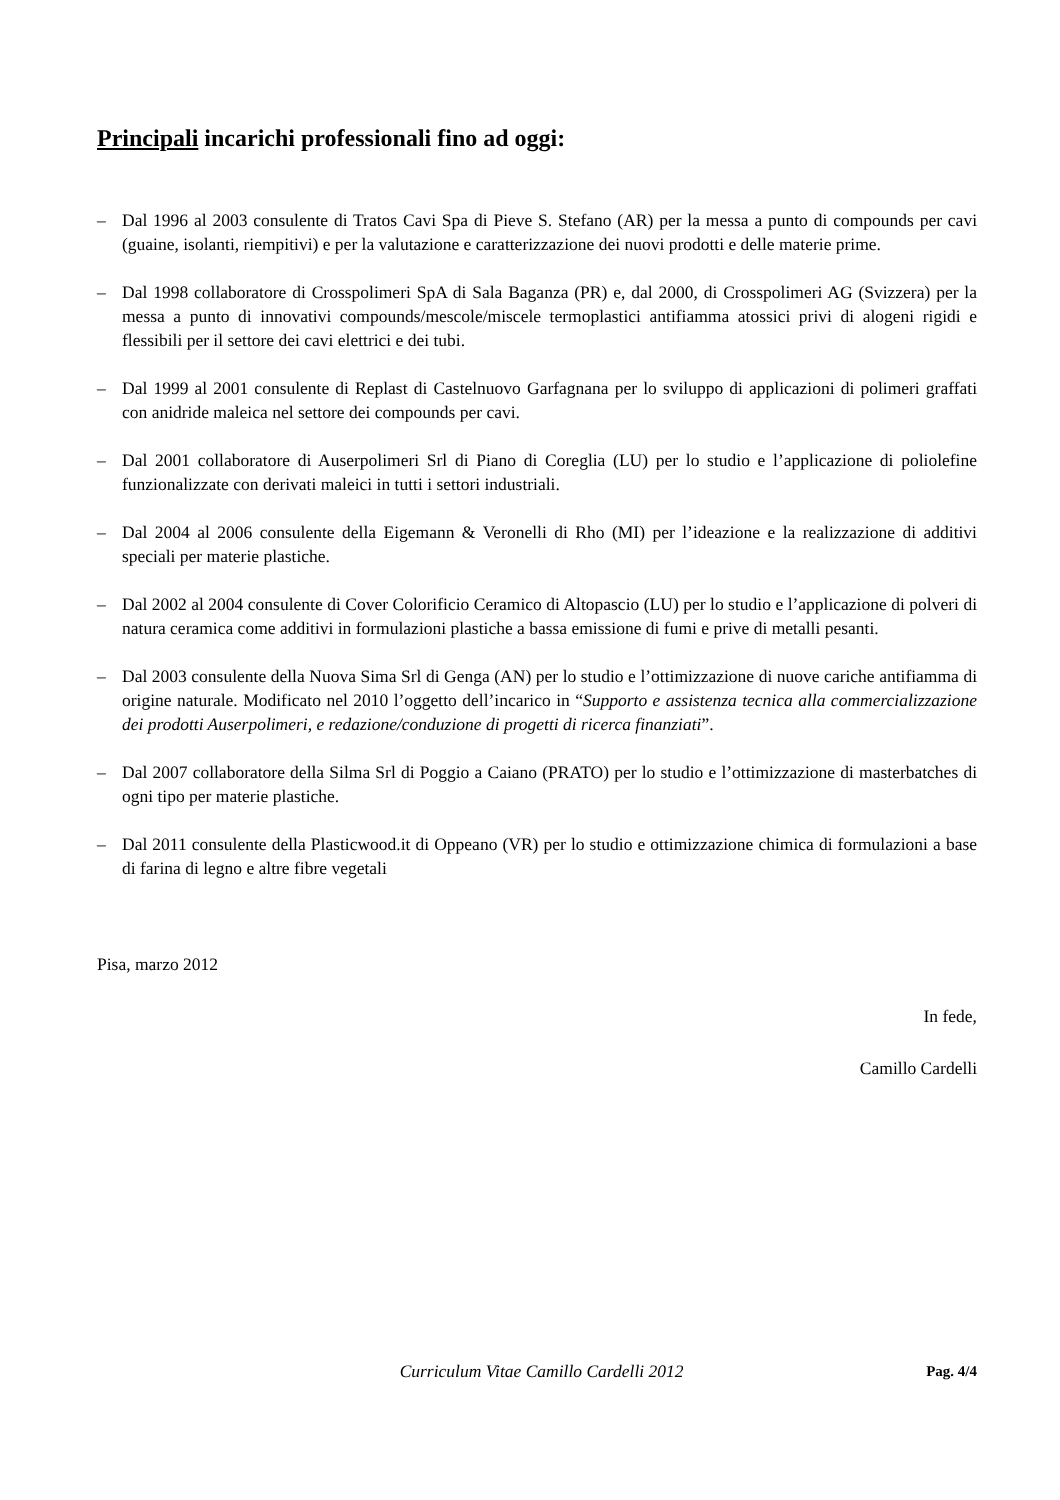Principali incarichi professionali fino ad oggi:
– Dal 1996 al 2003 consulente di Tratos Cavi Spa di Pieve S. Stefano (AR) per la messa a punto di compounds per cavi (guaine, isolanti, riempitivi) e per la valutazione e caratterizzazione dei nuovi prodotti e delle materie prime.
– Dal 1998 collaboratore di Crosspolimeri SpA di Sala Baganza (PR) e, dal 2000, di Crosspolimeri AG (Svizzera) per la messa a punto di innovativi compounds/mescole/miscele termoplastici antifiamma atossici privi di alogeni rigidi e flessibili per il settore dei cavi elettrici e dei tubi.
– Dal 1999 al 2001 consulente di Replast di Castelnuovo Garfagnana per lo sviluppo di applicazioni di polimeri graffati con anidride maleica nel settore dei compounds per cavi.
– Dal 2001 collaboratore di Auserpolimeri Srl di Piano di Coreglia (LU) per lo studio e l’applicazione di poliolefine funzionalizzate con derivati maleici in tutti i settori industriali.
– Dal 2004 al 2006 consulente della Eigemann & Veronelli di Rho (MI) per l’ideazione e la realizzazione di additivi speciali per materie plastiche.
– Dal 2002 al 2004 consulente di Cover Colorificio Ceramico di Altopascio (LU) per lo studio e l’applicazione di polveri di natura ceramica come additivi in formulazioni plastiche a bassa emissione di fumi e prive di metalli pesanti.
– Dal 2003 consulente della Nuova Sima Srl di Genga (AN) per lo studio e l’ottimizzazione di nuove cariche antifiamma di origine naturale. Modificato nel 2010 l’oggetto dell’incarico in “Supporto e assistenza tecnica alla commercializzazione dei prodotti Auserpolimeri, e redazione/conduzione di progetti di ricerca finanziati”.
– Dal 2007 collaboratore della Silma Srl di Poggio a Caiano (PRATO) per lo studio e l’ottimizzazione di masterbatches di ogni tipo per materie plastiche.
– Dal 2011 consulente della Plasticwood.it di Oppeano (VR) per lo studio e ottimizzazione chimica di formulazioni a base di farina di legno e altre fibre vegetali
Pisa, marzo 2012
In fede,
Camillo Cardelli
Curriculum Vitae Camillo Cardelli 2012 Pag. 4/4